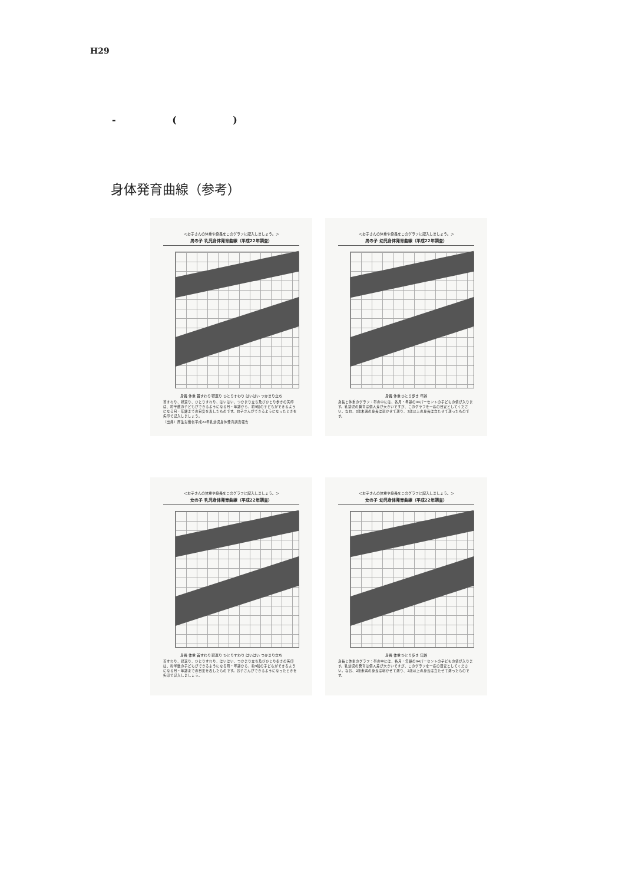H29
- ( )
身体発育曲線（参考）
＜お子さんの体重や身長をこのグラフに記入しましょう。＞
男の子 乳児身体発育曲線（平成22年調査）
身長 体重 首すわり 寝返り ひとりすわり はいはい つかまり立ち
首すわり、寝返り、ひとりすわり、はいはい、つかまり立ち及びひとり歩きの矢印は、約半数の子どもができるようになる月・年齢から、約9割の子どもができるようになる月・年齢までの目安を表したものです。お子さんができるようになったときを矢印で記入しましょう。
（出典）厚生労働省平成22年乳幼児身体発育調査報告
＜お子さんの体重や身長をこのグラフに記入しましょう。＞
男の子 幼児身体発育曲線（平成22年調査）
身長 体重 ひとり歩き 年齢
身長と体重のグラフ：帯の中には、各月・年齢の94パーセントの子どもの値が入ります。乳幼児の発育は個人差が大きいですが、このグラフを一応の目安としてください。なお、2歳未満の身長は寝かせて測り、2歳以上の身長は立たせて測ったものです。
＜お子さんの体重や身長をこのグラフに記入しましょう。＞
女の子 乳児身体発育曲線（平成22年調査）
身長 体重 首すわり 寝返り ひとりすわり はいはい つかまり立ち
首すわり、寝返り、ひとりすわり、はいはい、つかまり立ち及びひとり歩きの矢印は、約半数の子どもができるようになる月・年齢から、約9割の子どもができるようになる月・年齢までの目安を表したものです。お子さんができるようになったときを矢印で記入しましょう。
＜お子さんの体重や身長をこのグラフに記入しましょう。＞
女の子 幼児身体発育曲線（平成22年調査）
身長 体重 ひとり歩き 年齢
身長と体重のグラフ：帯の中には、各月・年齢の94パーセントの子どもの値が入ります。乳幼児の発育は個人差が大きいですが、このグラフを一応の目安としてください。なお、2歳未満の身長は寝かせて測り、2歳以上の身長は立たせて測ったものです。